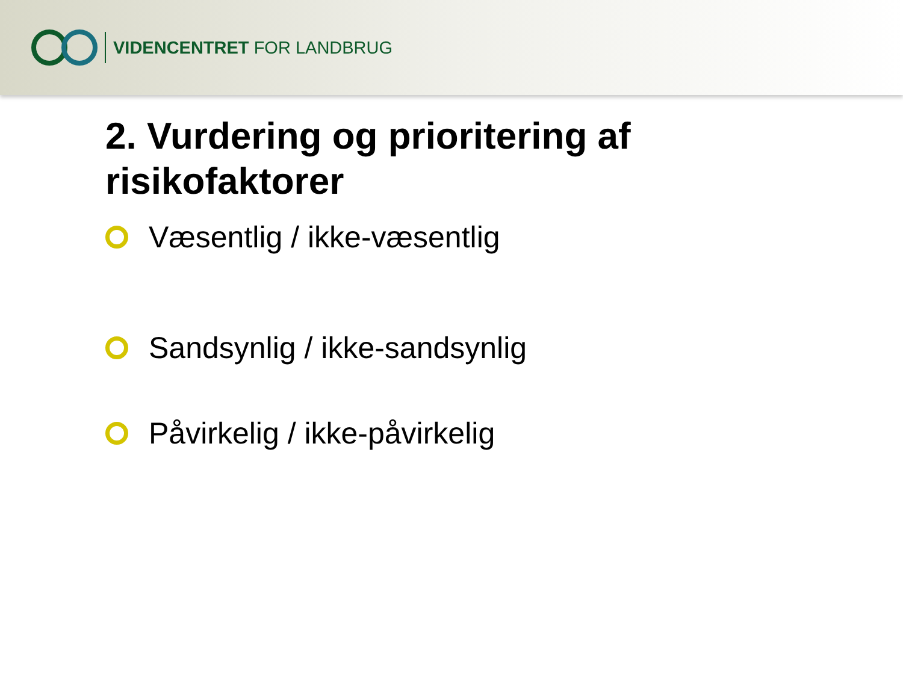VIDENCENTRET FOR LANDBRUG
2. Vurdering og prioritering af risikofaktorer
Væsentlig / ikke-væsentlig
Sandsynlig / ikke-sandsynlig
Påvirkelig / ikke-påvirkelig